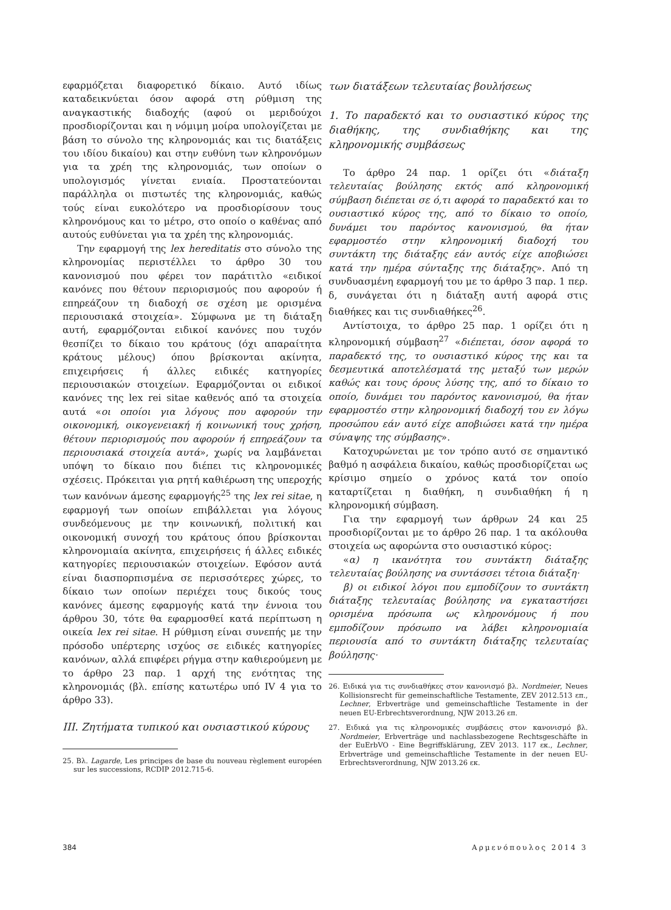εφαρμόζεται διαφορετικό δίκαιο. Αυτό ιδίως καταδεικνύεται όσον αφορά στη ρύθμιση της αναγκαστικής διαδοχής (αφού οι μεριδούχοι προσδιορίζονται και η νόμιμη μοίρα υπολογίζεται με βάση το σύνολο της κληρονομιάς και τις διατάξεις του ιδίου δικαίου) και στην ευθύνη των κληρονόμων για τα χρέη της κληρονομιάς, των οποίων ο υπολογισμός γίνεται ενιαία. Προστατεύονται παράλληλα οι πιστωτές της κληρονομιάς, καθώς τούς είναι ευκολότερο να προσδιορίσουν τους κληρονόμους και το μέτρο, στο οποίο ο καθένας από αυτούς ευθύνεται για τα χρέη της κληρονομιάς.
Την εφαρμογή της lex hereditatis στο σύνολο της κληρονομίας περιστέλλει το άρθρο 30 του κανονισμού που φέρει τον παράτιτλο «ειδικοί κανόνες που θέτουν περιορισμούς που αφορούν ή επηρεάζουν τη διαδοχή σε σχέση με ορισμένα περιουσιακά στοιχεία». Σύμφωνα με τη διάταξη αυτή, εφαρμόζονται ειδικοί κανόνες που τυχόν θεσπίζει το δίκαιο του κράτους (όχι απαραίτητα κράτους μέλους) όπου βρίσκονται ακίνητα, επιχειρήσεις ή άλλες ειδικές κατηγορίες περιουσιακών στοιχείων. Εφαρμόζονται οι ειδικοί κανόνες της lex rei sitae καθενός από τα στοιχεία αυτά «οι οποίοι για λόγους που αφορούν την οικονομική, οικογενειακή ή κοινωνική τους χρήση, θέτουν περιορισμούς που αφορούν ή επηρεάζουν τα περιουσιακά στοιχεία αυτά», χωρίς να λαμβάνεται υπόψη το δίκαιο που διέπει τις κληρονομικές σχέσεις. Πρόκειται για ρητή καθιέρωση της υπεροχής των κανόνων άμεσης εφαρμογής<sup>25</sup> της lex rei sitae, η εφαρμογή των οποίων επιβάλλεται για λόγους συνδεόμενους με την κοινωνική, πολιτική και οικονομική συνοχή του κράτους όπου βρίσκονται κληρονομιαία ακίνητα, επιχειρήσεις ή άλλες ειδικές κατηγορίες περιουσιακών στοιχείων. Εφόσον αυτά είναι διασπορπισμένα σε περισσότερες χώρες, το δίκαιο των οποίων περιέχει τους δικούς τους κανόνες άμεσης εφαρμογής κατά την έννοια του άρθρου 30, τότε θα εφαρμοσθεί κατά περίπτωση η οικεία lex rei sitae. Η ρύθμιση είναι συνεπής με την πρόσοδο υπέρτερης ισχύος σε ειδικές κατηγορίες κανόνων, αλλά επιφέρει ρήγμα στην καθιερούμενη με το άρθρο 23 παρ. 1 αρχή της ενότητας της κληρονομιάς (βλ. επίσης κατωτέρω υπό IV 4 για το άρθρο 33).
III. Ζητήματα τυπικού και ουσιαστικού κύρους
25. Βλ. Lagarde, Les principes de base du nouveau règlement européen sur les successions, RCDIP 2012.715-6.
των διατάξεων τελευταίας βουλήσεως
1. Το παραδεκτό και το ουσιαστικό κύρος της διαθήκης, της συνδιαθήκης και της κληρονομικής συμβάσεως
Το άρθρο 24 παρ. 1 ορίζει ότι «διάταξη τελευταίας βούλησης εκτός από κληρονομική σύμβαση διέπεται σε ό,τι αφορά το παραδεκτό και το ουσιαστικό κύρος της, από το δίκαιο το οποίο, δυνάμει του παρόντος κανονισμού, θα ήταν εφαρμοστέο στην κληρονομική διαδοχή του συντάκτη της διάταξης εάν αυτός είχε αποβιώσει κατά την ημέρα σύνταξης της διάταξης». Από τη συνδυασμένη εφαρμογή του με το άρθρο 3 παρ. 1 περ. δ, συνάγεται ότι η διάταξη αυτή αφορά στις διαθήκες και τις συνδιαθήκες<sup>26</sup>.
Αντίστοιχα, το άρθρο 25 παρ. 1 ορίζει ότι η κληρονομική σύμβαση<sup>27</sup> «διέπεται, όσον αφορά το παραδεκτό της, το ουσιαστικό κύρος της και τα δεσμευτικά αποτελέσματά της μεταξύ των μερών καθώς και τους όρους λύσης της, από το δίκαιο το οποίο, δυνάμει του παρόντος κανονισμού, θα ήταν εφαρμοστέο στην κληρονομική διαδοχή του εν λόγω προσώπου εάν αυτό είχε αποβιώσει κατά την ημέρα σύναψης της σύμβασης».
Κατοχυρώνεται με τον τρόπο αυτό σε σημαντικό βαθμό η ασφάλεια δικαίου, καθώς προσδιορίζεται ως κρίσιμο σημείο ο χρόνος κατά τον οποίο καταρτίζεται η διαθήκη, η συνδιαθήκη ή η κληρονομική σύμβαση.
Για την εφαρμογή των άρθρων 24 και 25 προσδιορίζονται με το άρθρο 26 παρ. 1 τα ακόλουθα στοιχεία ως αφορώντα στο ουσιαστικό κύρος:
«α) η ικανότητα του συντάκτη διάταξης τελευταίας βούλησης να συντάσσει τέτοια διάταξη·
β) οι ειδικοί λόγοι που εμποδίζουν το συντάκτη διάταξης τελευταίας βούλησης να εγκαταστήσει ορισμένα πρόσωπα ως κληρονόμους ή που εμποδίζουν πρόσωπο να λάβει κληρονομιαία περιουσία από το συντάκτη διάταξης τελευταίας βούλησης·
26. Ειδικά για τις συνδιαθήκες στον κανονισμό βλ. Nordmeier, Neues Kollisionsrecht für gemeinschaftliche Testamente, ZEV 2012.513 επ., Lechner, Erbverträge und gemeinschaftliche Testamente in der neuen EU-Erbrechtsverordnung, NJW 2013.26 επ.
27. Ειδικά για τις κληρονομικές συμβάσεις στον κανονισμό βλ. Nordmeier, Erbverträge und nachlassbezogene Rechtsgeschäfte in der EuErbVO - Eine Begriffsklärung, ZEV 2013. 117 εκ., Lechner, Erbverträge und gemeinschaftliche Testamente in der neuen EU-Erbrechtsverordnung, NJW 2013.26 εκ.
384 Αρμενόπουλος 2014 3